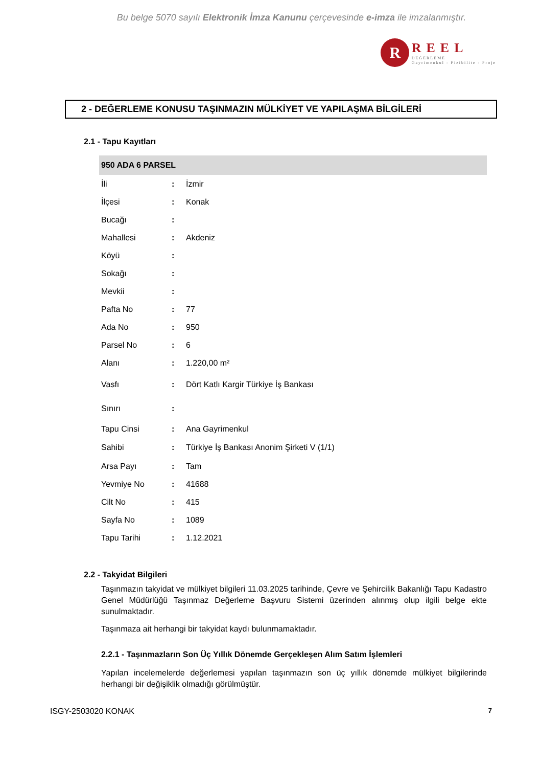Bu belge 5070 sayılı Elektronik İmza Kanunu çerçevesinde e-imza ile imzalanmıştır.
R REEL DEĞERLEME Gayrimenkul - Fizibilite - Proje
2 - DEĞERLEME KONUSU TAŞINMAZIN MÜLKİYET VE YAPILAŞMA BİLGİLERİ
2.1 - Tapu Kayıtları
| 950 ADA 6 PARSEL | | |
| --- | --- | --- |
| İli | : | İzmir |
| İlçesi | : | Konak |
| Bucağı | : | |
| Mahallesi | : | Akdeniz |
| Köyü | : | |
| Sokağı | : | |
| Mevkii | : | |
| Pafta No | : | 77 |
| Ada No | : | 950 |
| Parsel No | : | 6 |
| Alanı | : | 1.220,00 m² |
| Vasfı | : | Dört Katlı Kargir Türkiye İş Bankası |
| Sınırı | : | |
| Tapu Cinsi | : | Ana Gayrimenkul |
| Sahibi | : | Türkiye İş Bankası Anonim Şirketi V (1/1) |
| Arsa Payı | : | Tam |
| Yevmiye No | : | 41688 |
| Cilt No | : | 415 |
| Sayfa No | : | 1089 |
| Tapu Tarihi | : | 1.12.2021 |
2.2 - Takyidat Bilgileri
Taşınmazın takyidat ve mülkiyet bilgileri 11.03.2025 tarihinde, Çevre ve Şehircilik Bakanlığı Tapu Kadastro Genel Müdürlüğü Taşınmaz Değerleme Başvuru Sistemi üzerinden alınmış olup ilgili belge ekte sunulmaktadır.
Taşınmaza ait herhangi bir takyidat kaydı bulunmamaktadır.
2.2.1 - Taşınmazların Son Üç Yıllık Dönemde Gerçekleşen Alım Satım İşlemleri
Yapılan incelemelerde değerlemesi yapılan taşınmazın son üç yıllık dönemde mülkiyet bilgilerinde herhangi bir değişiklik olmadığı görülmüştür.
ISGY-2503020 KONAK 7